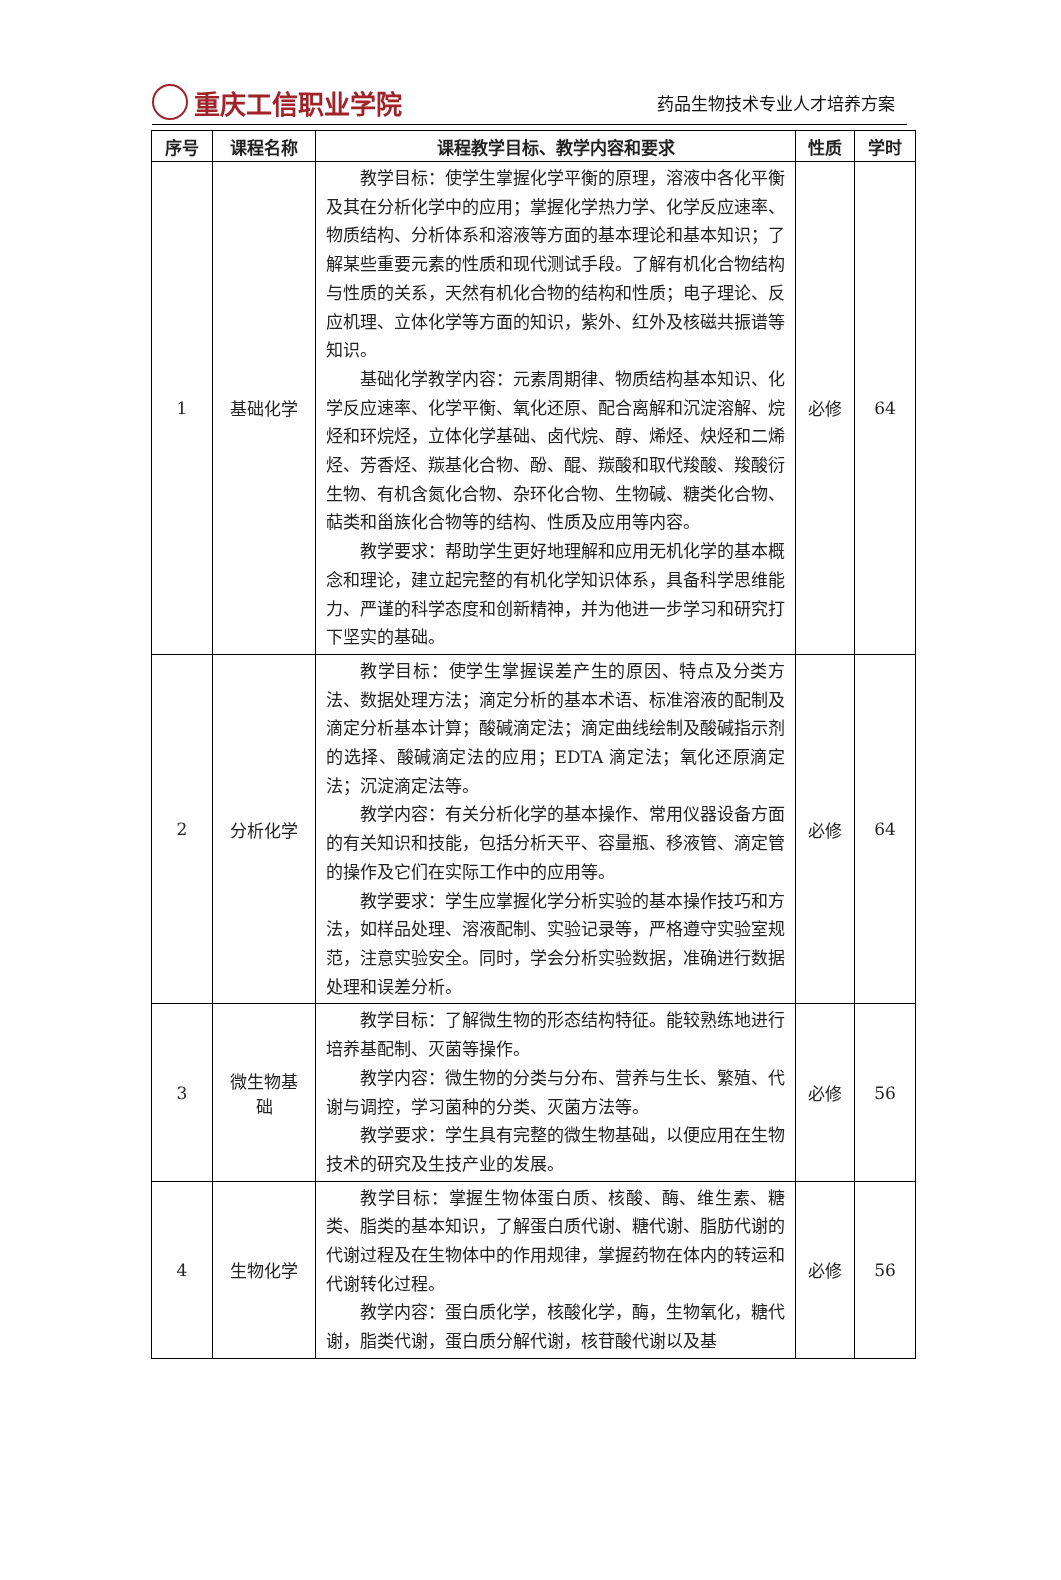重庆工信职业学院
药品生物技术专业人才培养方案
| 序号 | 课程名称 | 课程教学目标、教学内容和要求 | 性质 | 学时 |
| --- | --- | --- | --- | --- |
| 1 | 基础化学 | 教学目标：使学生掌握化学平衡的原理，溶液中各化平衡及其在分析化学中的应用；掌握化学热力学、化学反应速率、物质结构、分析体系和溶液等方面的基本理论和基本知识；了解某些重要元素的性质和现代测试手段。了解有机化合物结构与性质的关系，天然有机化合物的结构和性质；电子理论、反应机理、立体化学等方面的知识，紫外、红外及核磁共振谱等知识。 基础化学教学内容：元素周期律、物质结构基本知识、化学反应速率、化学平衡、氧化还原、配合离解和沉淀溶解、烷烃和环烷烃，立体化学基础、卤代烷、醇、烯烃、炔烃和二烯烃、芳香烃、羰基化合物、酚、醌、羰酸和取代羧酸、羧酸衍生物、有机含氮化合物、杂环化合物、生物碱、糖类化合物、萜类和甾族化合物等的结构、性质及应用等内容。 教学要求：帮助学生更好地理解和应用无机化学的基本概念和理论，建立起完整的有机化学知识体系，具备科学思维能力、严谨的科学态度和创新精神，并为他进一步学习和研究打下坚实的基础。 | 必修 | 64 |
| 2 | 分析化学 | 教学目标：使学生掌握误差产生的原因、特点及分类方法、数据处理方法；滴定分析的基本术语、标准溶液的配制及滴定分析基本计算；酸碱滴定法；滴定曲线绘制及酸碱指示剂的选择、酸碱滴定法的应用；EDTA 滴定法；氧化还原滴定法；沉淀滴定法等。 教学内容：有关分析化学的基本操作、常用仪器设备方面的有关知识和技能，包括分析天平、容量瓶、移液管、滴定管的操作及它们在实际工作中的应用等。 教学要求：学生应掌握化学分析实验的基本操作技巧和方法，如样品处理、溶液配制、实验记录等，严格遵守实验室规范，注意实验安全。同时，学会分析实验数据，准确进行数据处理和误差分析。 | 必修 | 64 |
| 3 | 微生物基 础 | 教学目标：了解微生物的形态结构特征。能较熟练地进行培养基配制、灭菌等操作。 教学内容：微生物的分类与分布、营养与生长、繁殖、代谢与调控，学习菌种的分类、灭菌方法等。 教学要求：学生具有完整的微生物基础，以便应用在生物技术的研究及生技产业的发展。 | 必修 | 56 |
| 4 | 生物化学 | 教学目标：掌握生物体蛋白质、核酸、酶、维生素、糖类、脂类的基本知识，了解蛋白质代谢、糖代谢、脂肪代谢的代谢过程及在生物体中的作用规律，掌握药物在体内的转运和代谢转化过程。 教学内容：蛋白质化学，核酸化学，酶，生物氧化，糖代谢，脂类代谢，蛋白质分解代谢，核苷酸代谢以及基 | 必修 | 56 |